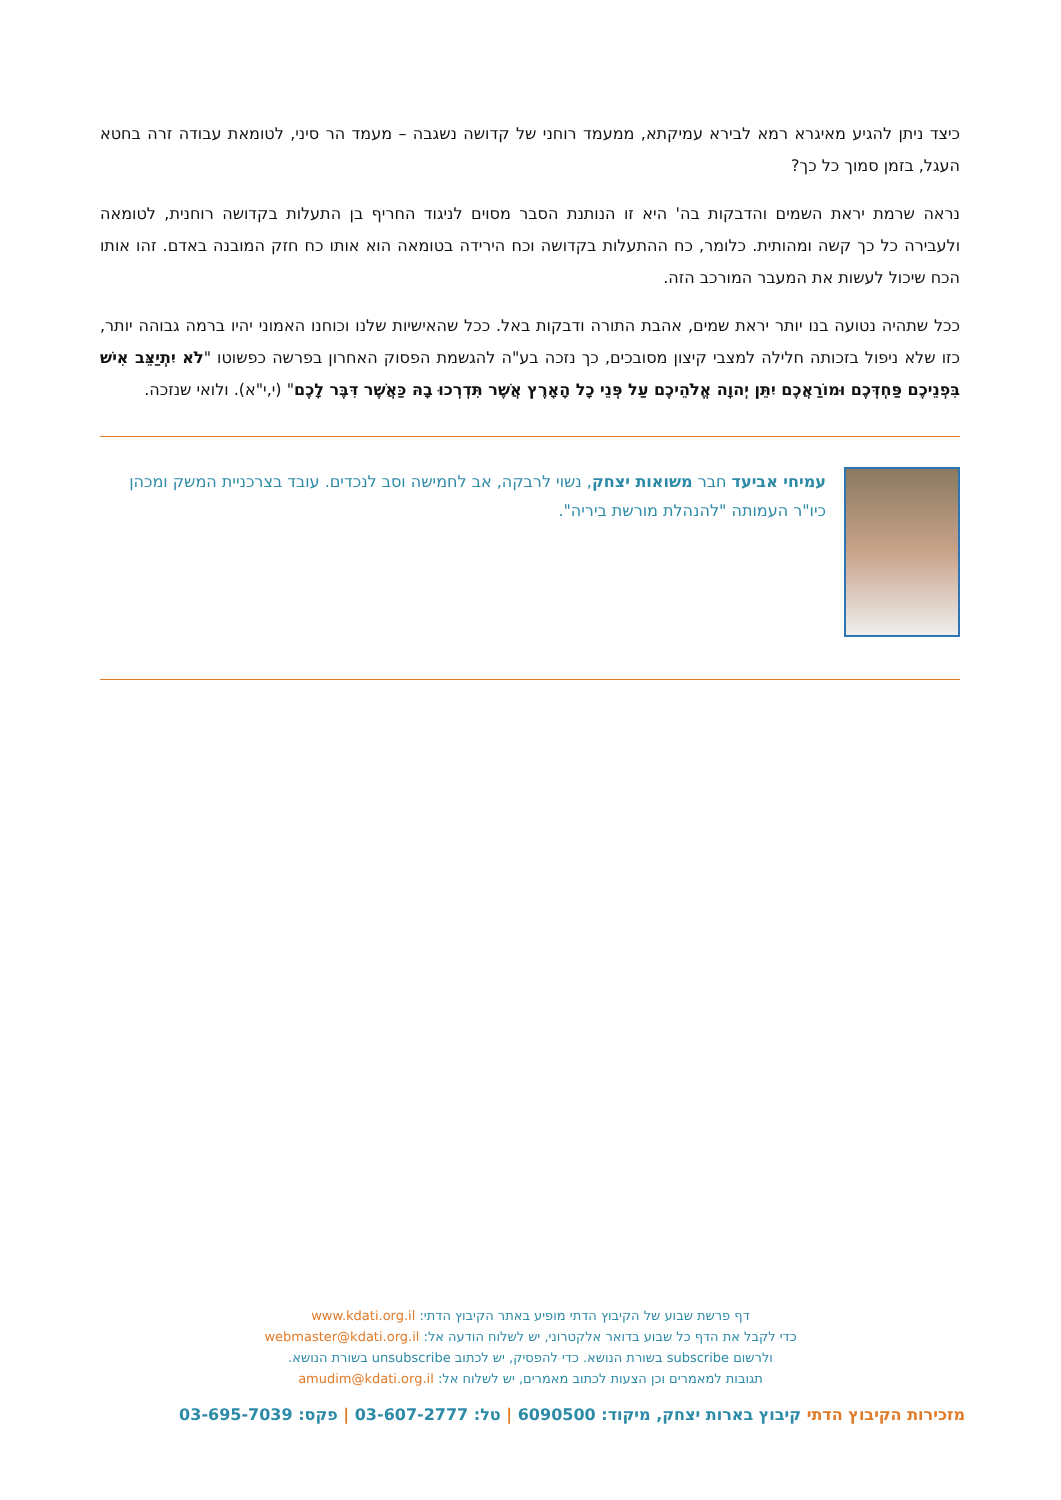כיצד ניתן להגיע מאיגרא רמא לבירא עמיקתא, ממעמד רוחני של קדושה נשגבה – מעמד הר סיני, לטומאת עבודה זרה בחטא העגל, בזמן סמוך כל כך?
נראה שרמת יראת השמים והדבקות בה' היא זו הנותנת הסבר מסוים לניגוד החריף בן התעלות בקדושה רוחנית, לטומאה ולעבירה כל כך קשה ומהותית. כלומר, כח ההתעלות בקדושה וכח הירידה בטומאה הוא אותו כח חזק המובנה באדם. זהו אותו הכח שיכול לעשות את המעבר המורכב הזה.
ככל שתהיה נטועה בנו יותר יראת שמים, אהבת התורה ודבקות באל. ככל שהאישיות שלנו וכוחנו האמוני יהיו ברמה גבוהה יותר, כזו שלא ניפול בזכותה חלילה למצבי קיצון מסובכים, כך נזכה בע"ה להגשמת הפסוק האחרון בפרשה כפשוטו "לֹא יִתְיַצֵּב אִישׁ בִּפְנֵיכֶם פַּחְדְּכֶם וּמוֹרַאֲכֶם יִתֵּן יְהוָה אֱלֹהֵיכֶם עַל פְּנֵי כָל הָאָרֶץ אֲשֶׁר תִּדְרְכוּ בָהּ כַּאֲשֶׁר דִּבֶּר לָכֶם" (י,י"א). ולואי שנזכה.
עמיחי אביעד חבר משואות יצחק, נשוי לרבקה, אב לחמישה וסב לנכדים. עובד בצרכניית המשק ומכהן כיו"ר העמותה "להנהלת מורשת ביריה".
דף פרשת שבוע של הקיבוץ הדתי מופיע באתר הקיבוץ הדתי: www.kdati.org.il
כדי לקבל את הדף כל שבוע בדואר אלקטרוני, יש לשלוח הודעה אל: webmaster@kdati.org.il
ולרשום subscribe בשורת הנושא. כדי להפסיק, יש לכתוב unsubscribe בשורת הנושא.
תגובות למאמרים וכן הצעות לכתוב מאמרים, יש לשלוח אל: amudim@kdati.org.il
מזכירות הקיבוץ הדתי קיבוץ בארות יצחק, מיקוד: 6090500 | טל: 03-607-2777 | פקס: 03-695-7039